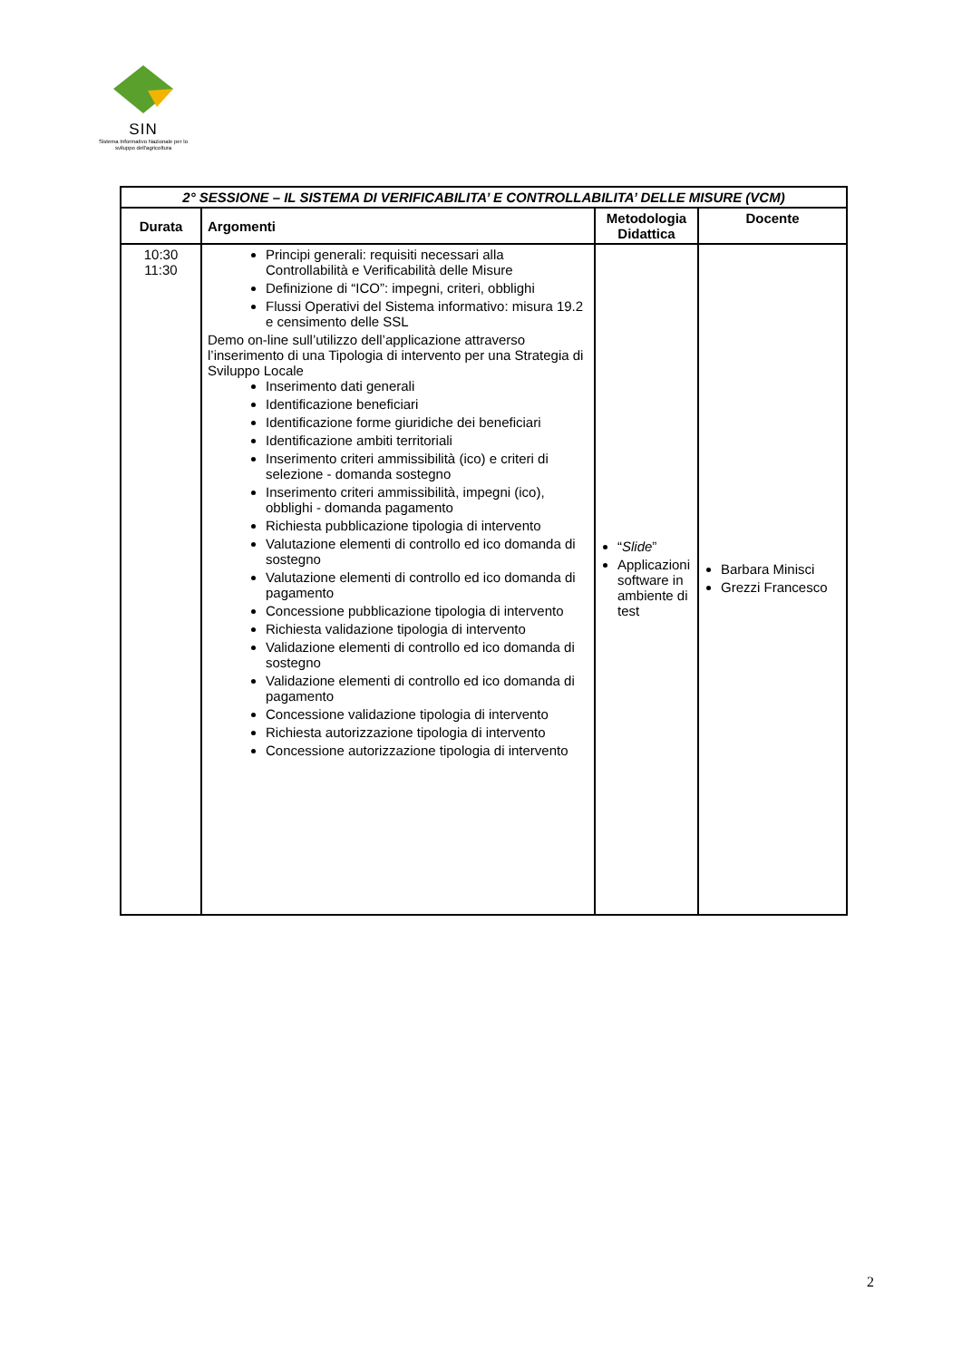SIN
Sistema Informativo Nazionale per lo sviluppo dell'agricoltura
| 2° SESSIONE – IL SISTEMA DI VERIFICABILITA’ E CONTROLLABILITA’ DELLE MISURE (VCM) | | | |
| --- | --- | --- | --- |
| Durata | Argomenti | Metodologia Didattica | Docente |
| 10:30 11:30 | Principi generali: requisiti necessari alla Controllabilità e Verificabilità delle Misure Definizione di “ICO”: impegni, criteri, obblighi Flussi Operativi del Sistema informativo: misura 19.2 e censimento delle SSL Demo on-line sull’utilizzo dell’applicazione attraverso l’inserimento di una Tipologia di intervento per una Strategia di Sviluppo Locale Inserimento dati generali Identificazione beneficiari Identificazione forme giuridiche dei beneficiari Identificazione ambiti territoriali Inserimento criteri ammissibilità (ico) e criteri di selezione - domanda sostegno Inserimento criteri ammissibilità, impegni (ico), obblighi - domanda pagamento Richiesta pubblicazione tipologia di intervento Valutazione elementi di controllo ed ico domanda di sostegno Valutazione elementi di controllo ed ico domanda di pagamento Concessione pubblicazione tipologia di intervento Richiesta validazione tipologia di intervento Validazione elementi di controllo ed ico domanda di sostegno Validazione elementi di controllo ed ico domanda di pagamento Concessione validazione tipologia di intervento Richiesta autorizzazione tipologia di intervento Concessione autorizzazione tipologia di intervento | “ Slide ” Applicazioni software in ambiente di test | Barbara Minisci Grezzi Francesco |
2